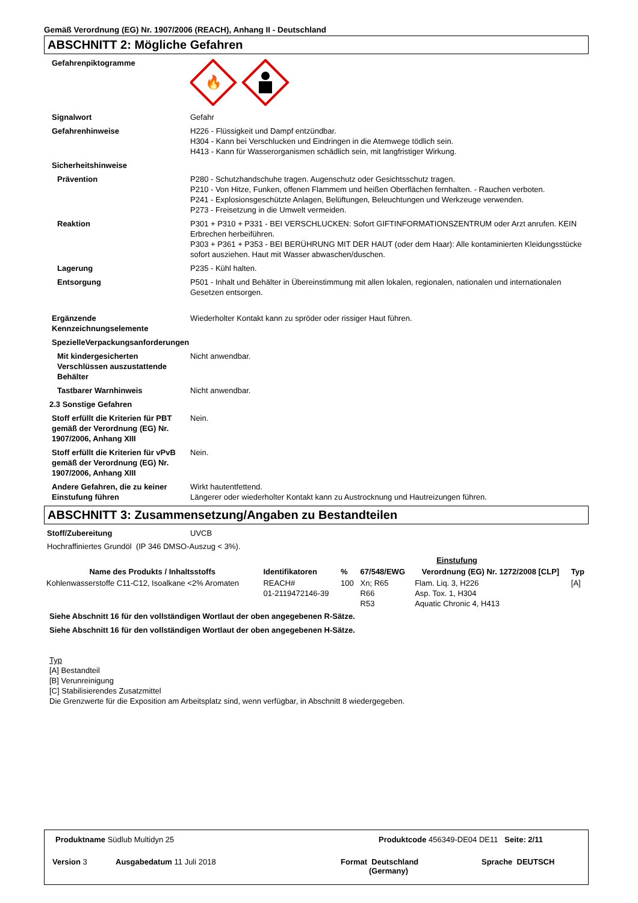Gemäß Verordnung (EG) Nr. 1907/2006 (REACH), Anhang II - Deutschland
ABSCHNITT 2: Mögliche Gefahren
Gefahrenpiktogramme
🔥
Signalwort Gefahr
Gefahrenhinweise H226 - Flüssigkeit und Dampf entzündbar.
H304 - Kann bei Verschlucken und Eindringen in die Atemwege tödlich sein.
H413 - Kann für Wasserorganismen schädlich sein, mit langfristiger Wirkung.
Sicherheitshinweise
Prävention P280 - Schutzhandschuhe tragen. Augenschutz oder Gesichtsschutz tragen.
P210 - Von Hitze, Funken, offenen Flammem und heißen Oberflächen fernhalten. - Rauchen verboten.
P241 - Explosionsgeschützte Anlagen, Belüftungen, Beleuchtungen und Werkzeuge verwenden.
P273 - Freisetzung in die Umwelt vermeiden.
Reaktion P301 + P310 + P331 - BEI VERSCHLUCKEN: Sofort GIFTINFORMATIONSZENTRUM oder Arzt anrufen. KEIN Erbrechen herbeiführen.
P303 + P361 + P353 - BEI BERÜHRUNG MIT DER HAUT (oder dem Haar): Alle kontaminierten Kleidungsstücke sofort ausziehen. Haut mit Wasser abwaschen/duschen.
Lagerung P235 - Kühl halten.
Entsorgung P501 - Inhalt und Behälter in Übereinstimmung mit allen lokalen, regionalen, nationalen und internationalen Gesetzen entsorgen.
Ergänzende Kennzeichnungselemente
Wiederholter Kontakt kann zu spröder oder rissiger Haut führen.
SpezielleVerpackungsanforderungen
Mit kindergesicherten Verschlüssen auszustattende Behälter
Nicht anwendbar.
Tastbarer Warnhinweis Nicht anwendbar.
2.3 Sonstige Gefahren
Stoff erfüllt die Kriterien für PBT gemäß der Verordnung (EG) Nr. 1907/2006, Anhang XIII
Nein.
Stoff erfüllt die Kriterien für vPvB gemäß der Verordnung (EG) Nr. 1907/2006, Anhang XIII
Nein.
Andere Gefahren, die zu keiner Einstufung führen
Wirkt hautentfettend.
Längerer oder wiederholter Kontakt kann zu Austrocknung und Hautreizungen führen.
ABSCHNITT 3: Zusammensetzung/Angaben zu Bestandteilen
Stoff/Zubereitung UVCB
Hochraffiniertes Grundöl (IP 346 DMSO-Auszug < 3%).
| | | | | Einstufung | |
| --- | --- | --- | --- | --- | --- |
| Name des Produkts / Inhaltsstoffs | Identifikatoren | % | 67/548/EWG | Verordnung (EG) Nr. 1272/2008 [CLP] | Typ |
| Kohlenwasserstoffe C11-C12, Isoalkane <2% Aromaten | REACH# 01-2119472146-39 | 100 | Xn; R65 R66 R53 | Flam. Liq. 3, H226 Asp. Tox. 1, H304 Aquatic Chronic 4, H413 | [A] |
Siehe Abschnitt 16 für den vollständigen Wortlaut der oben angegebenen R-Sätze.
Siehe Abschnitt 16 für den vollständigen Wortlaut der oben angegebenen H-Sätze.
Typ
[A] Bestandteil
[B] Verunreinigung
[C] Stabilisierendes Zusatzmittel
Die Grenzwerte für die Exposition am Arbeitsplatz sind, wenn verfügbar, in Abschnitt 8 wiedergegeben.
Produktname Südlub Multidyn 25
Produktcode 456349-DE04 DE11 Seite: 2/11
Version 3 Ausgabedatum 11 Juli 2018
Format Deutschland
(Germany)
Sprache DEUTSCH